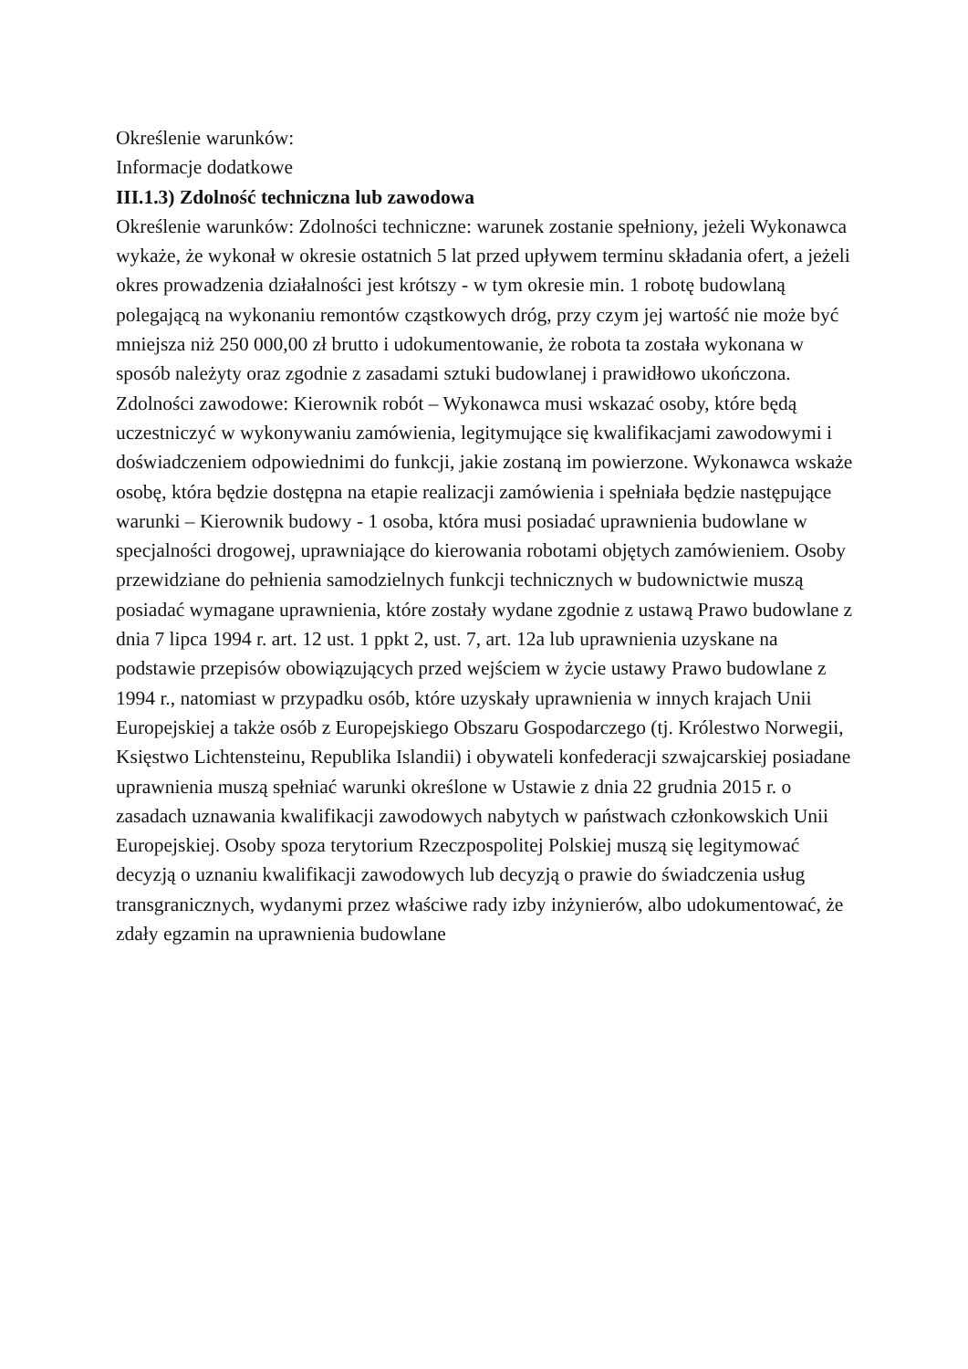Określenie warunków:
Informacje dodatkowe
III.1.3) Zdolność techniczna lub zawodowa
Określenie warunków: Zdolności techniczne: warunek zostanie spełniony, jeżeli Wykonawca wykaże, że wykonał w okresie ostatnich 5 lat przed upływem terminu składania ofert, a jeżeli okres prowadzenia działalności jest krótszy - w tym okresie min. 1 robotę budowlaną polegającą na wykonaniu remontów cząstkowych dróg, przy czym jej wartość nie może być mniejsza niż 250 000,00 zł brutto i udokumentowanie, że robota ta została wykonana w sposób należyty oraz zgodnie z zasadami sztuki budowlanej i prawidłowo ukończona. Zdolności zawodowe: Kierownik robót – Wykonawca musi wskazać osoby, które będą uczestniczyć w wykonywaniu zamówienia, legitymujące się kwalifikacjami zawodowymi i doświadczeniem odpowiednimi do funkcji, jakie zostaną im powierzone. Wykonawca wskaże osobę, która będzie dostępna na etapie realizacji zamówienia i spełniała będzie następujące warunki – Kierownik budowy - 1 osoba, która musi posiadać uprawnienia budowlane w specjalności drogowej, uprawniające do kierowania robotami objętych zamówieniem. Osoby przewidziane do pełnienia samodzielnych funkcji technicznych w budownictwie muszą posiadać wymagane uprawnienia, które zostały wydane zgodnie z ustawą Prawo budowlane z dnia 7 lipca 1994 r. art. 12 ust. 1 ppkt 2, ust. 7, art. 12a lub uprawnienia uzyskane na podstawie przepisów obowiązujących przed wejściem w życie ustawy Prawo budowlane z 1994 r., natomiast w przypadku osób, które uzyskały uprawnienia w innych krajach Unii Europejskiej a także osób z Europejskiego Obszaru Gospodarczego (tj. Królestwo Norwegii, Księstwo Lichtensteinu, Republika Islandii) i obywateli konfederacji szwajcarskiej posiadane uprawnienia muszą spełniać warunki określone w Ustawie z dnia 22 grudnia 2015 r. o zasadach uznawania kwalifikacji zawodowych nabytych w państwach członkowskich Unii Europejskiej. Osoby spoza terytorium Rzeczpospolitej Polskiej muszą się legitymować decyzją o uznaniu kwalifikacji zawodowych lub decyzją o prawie do świadczenia usług transgranicznych, wydanymi przez właściwe rady izby inżynierów, albo udokumentować, że zdały egzamin na uprawnienia budowlane